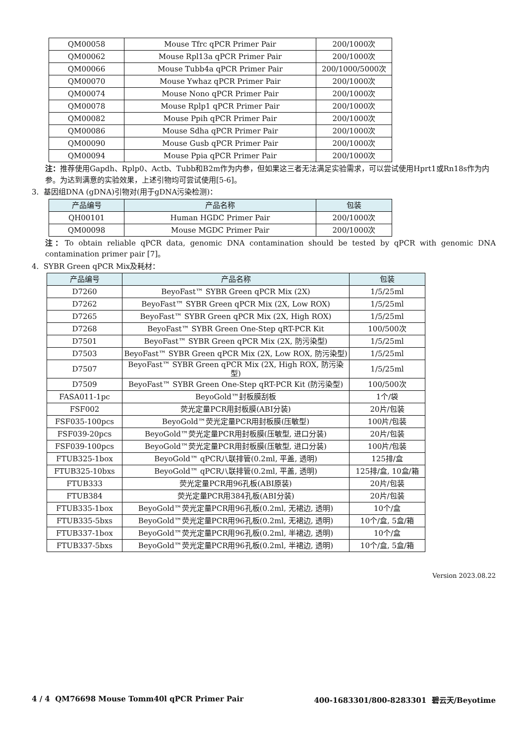| QM00058 | Mouse Tfrc qPCR Primer Pair | 200/1000次 |
| QM00062 | Mouse Rpl13a qPCR Primer Pair | 200/1000次 |
| QM00066 | Mouse Tubb4a qPCR Primer Pair | 200/1000/5000次 |
| QM00070 | Mouse Ywhaz qPCR Primer Pair | 200/1000次 |
| QM00074 | Mouse Nono qPCR Primer Pair | 200/1000次 |
| QM00078 | Mouse Rplp1 qPCR Primer Pair | 200/1000次 |
| QM00082 | Mouse Ppih qPCR Primer Pair | 200/1000次 |
| QM00086 | Mouse Sdha qPCR Primer Pair | 200/1000次 |
| QM00090 | Mouse Gusb qPCR Primer Pair | 200/1000次 |
| QM00094 | Mouse Ppia qPCR Primer Pair | 200/1000次 |
注：推荐使用Gapdh、Rplp0、Actb、Tubb和B2m作为内参，但如果这三者无法满足实验需求，可以尝试使用Hprt1或Rn18s作为内参。为达到满意的实验效果，上述引物均可尝试使用[5-6]。
3. 基因组DNA (gDNA)引物对(用于gDNA污染检测)：
| 产品编号 | 产品名称 | 包装 |
| --- | --- | --- |
| QH00101 | Human HGDC Primer Pair | 200/1000次 |
| QM00098 | Mouse MGDC Primer Pair | 200/1000次 |
注：To obtain reliable qPCR data, genomic DNA contamination should be tested by qPCR with genomic DNA contamination primer pair [7]。
4. SYBR Green qPCR Mix及耗材：
| 产品编号 | 产品名称 | 包装 |
| --- | --- | --- |
| D7260 | BeyoFast™ SYBR Green qPCR Mix (2X) | 1/5/25ml |
| D7262 | BeyoFast™ SYBR Green qPCR Mix (2X, Low ROX) | 1/5/25ml |
| D7265 | BeyoFast™ SYBR Green qPCR Mix (2X, High ROX) | 1/5/25ml |
| D7268 | BeyoFast™ SYBR Green One-Step qRT-PCR Kit | 100/500次 |
| D7501 | BeyoFast™ SYBR Green qPCR Mix (2X, 防污染型) | 1/5/25ml |
| D7503 | BeyoFast™ SYBR Green qPCR Mix (2X, Low ROX, 防污染型) | 1/5/25ml |
| D7507 | BeyoFast™ SYBR Green qPCR Mix (2X, High ROX, 防污染型) | 1/5/25ml |
| D7509 | BeyoFast™ SYBR Green One-Step qRT-PCR Kit (防污染型) | 100/500次 |
| FASA011-1pc | BeyoGold™封板膜刮板 | 1个/袋 |
| FSF002 | 荧光定量PCR用封板膜(ABI分装) | 20片/包装 |
| FSF035-100pcs | BeyoGold™荧光定量PCR用封板膜(压敏型) | 100片/包装 |
| FSF039-20pcs | BeyoGold™荧光定量PCR用封板膜(压敏型, 进口分装) | 20片/包装 |
| FSF039-100pcs | BeyoGold™荧光定量PCR用封板膜(压敏型, 进口分装) | 100片/包装 |
| FTUB325-1box | BeyoGold™ qPCR八联排管(0.2ml, 平盖, 透明) | 125排/盒 |
| FTUB325-10bxs | BeyoGold™ qPCR八联排管(0.2ml, 平盖, 透明) | 125排/盒, 10盒/箱 |
| FTUB333 | 荧光定量PCR用96孔板(ABI原装) | 20片/包装 |
| FTUB384 | 荧光定量PCR用384孔板(ABI分装) | 20片/包装 |
| FTUB335-1box | BeyoGold™荧光定量PCR用96孔板(0.2ml, 无裙边, 透明) | 10个/盒 |
| FTUB335-5bxs | BeyoGold™荧光定量PCR用96孔板(0.2ml, 无裙边, 透明) | 10个/盒, 5盒/箱 |
| FTUB337-1box | BeyoGold™荧光定量PCR用96孔板(0.2ml, 半裙边, 透明) | 10个/盒 |
| FTUB337-5bxs | BeyoGold™荧光定量PCR用96孔板(0.2ml, 半裙边, 透明) | 10个/盒, 5盒/箱 |
Version 2023.08.22
4 / 4 QM76698 Mouse Tomm40l qPCR Primer Pair 400-1683301/800-8283301 碧云天/Beyotime